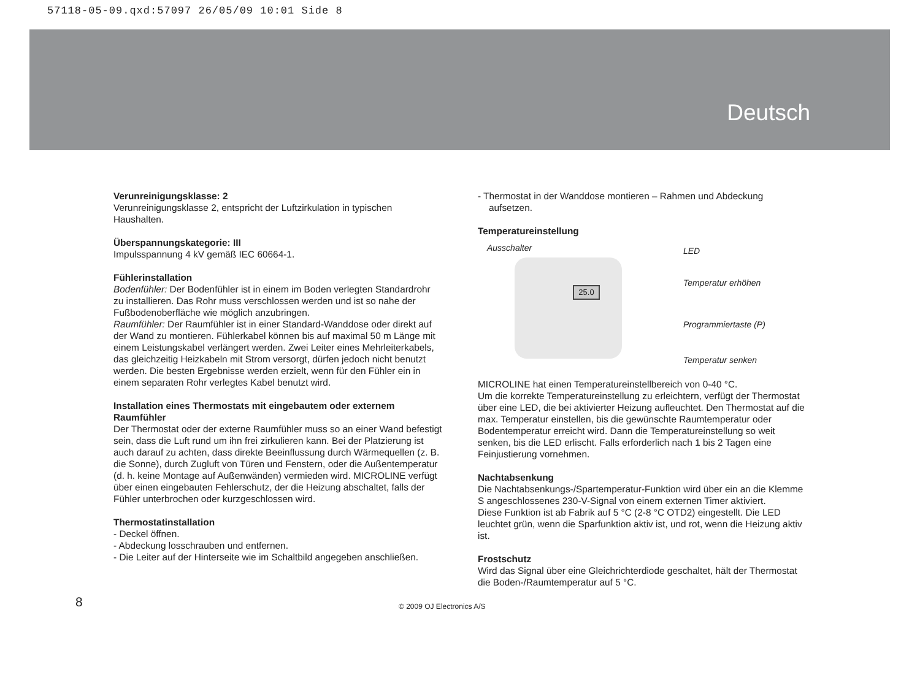57118-05-09.qxd:57097 26/05/09 10:01 Side 8
Deutsch
Verunreinigungsklasse: 2
Verunreinigungsklasse 2, entspricht der Luftzirkulation in typischen Haushalten.
Überspannungskategorie: III
Impulsspannung 4 kV gemäß IEC 60664-1.
Fühlerinstallation
Bodenfühler: Der Bodenfühler ist in einem im Boden verlegten Standardrohr zu installieren. Das Rohr muss verschlossen werden und ist so nahe der Fußbodenoberfläche wie möglich anzubringen.
Raumfühler: Der Raumfühler ist in einer Standard-Wanddose oder direkt auf der Wand zu montieren. Fühlerkabel können bis auf maximal 50 m Länge mit einem Leistungskabel verlängert werden. Zwei Leiter eines Mehrleiterkabels, das gleichzeitig Heizkabeln mit Strom versorgt, dürfen jedoch nicht benutzt werden. Die besten Ergebnisse werden erzielt, wenn für den Fühler ein in einem separaten Rohr verlegtes Kabel benutzt wird.
Installation eines Thermostats mit eingebautem oder externem Raumfühler
Der Thermostat oder der externe Raumfühler muss so an einer Wand befestigt sein, dass die Luft rund um ihn frei zirkulieren kann. Bei der Platzierung ist auch darauf zu achten, dass direkte Beeinflussung durch Wärmequellen (z. B. die Sonne), durch Zugluft von Türen und Fenstern, oder die Außentemperatur (d. h. keine Montage auf Außenwänden) vermieden wird. MICROLINE verfügt über einen eingebauten Fehlerschutz, der die Heizung abschaltet, falls der Fühler unterbrochen oder kurzgeschlossen wird.
Thermostatinstallation
- Deckel öffnen.
- Abdeckung losschrauben und entfernen.
- Die Leiter auf der Hinterseite wie im Schaltbild angegeben anschließen.
- Thermostat in der Wanddose montieren – Rahmen und Abdeckung aufsetzen.
Temperatureinstellung
Ausschalter
25.0
LED
Temperatur erhöhen
Programmiertaste (P)
Temperatur senken
MICROLINE hat einen Temperatureinstellbereich von 0-40 °C.
Um die korrekte Temperatureinstellung zu erleichtern, verfügt der Thermostat über eine LED, die bei aktivierter Heizung aufleuchtet. Den Thermostat auf die max. Temperatur einstellen, bis die gewünschte Raumtemperatur oder Bodentemperatur erreicht wird. Dann die Temperatureinstellung so weit senken, bis die LED erlischt. Falls erforderlich nach 1 bis 2 Tagen eine Feinjustierung vornehmen.
Nachtabsenkung
Die Nachtabsenkungs-/Spartemperatur-Funktion wird über ein an die Klemme S angeschlossenes 230-V-Signal von einem externen Timer aktiviert.
Diese Funktion ist ab Fabrik auf 5 °C (2-8 °C OTD2) eingestellt. Die LED leuchtet grün, wenn die Sparfunktion aktiv ist, und rot, wenn die Heizung aktiv ist.
Frostschutz
Wird das Signal über eine Gleichrichterdiode geschaltet, hält der Thermostat die Boden-/Raumtemperatur auf 5 °C.
8 © 2009 OJ Electronics A/S